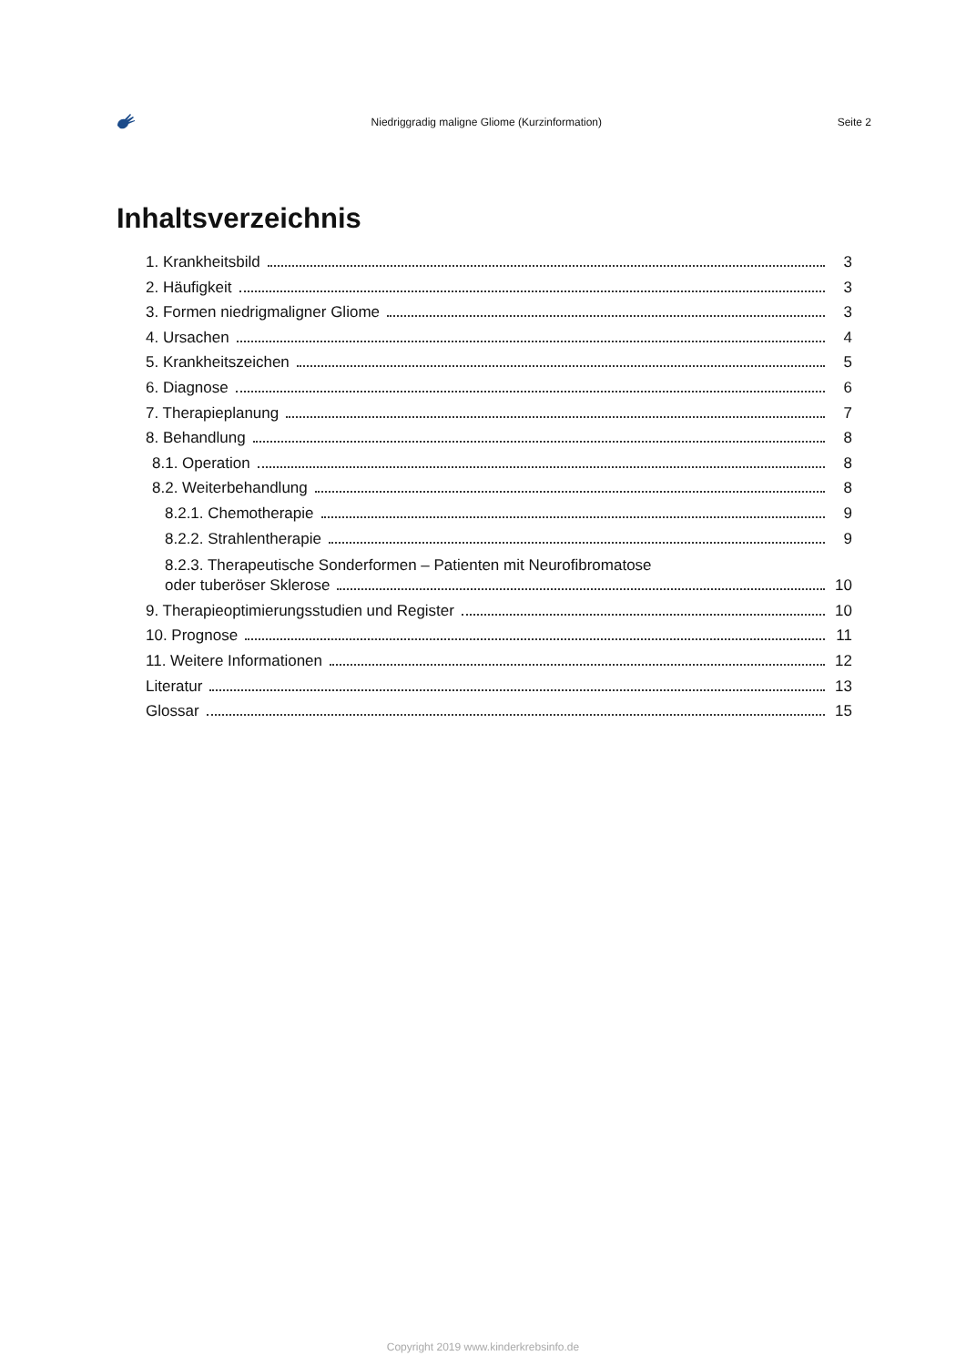Niedriggradig maligne Gliome (Kurzinformation) Seite 2
Inhaltsverzeichnis
1. Krankheitsbild 3
2. Häufigkeit 3
3. Formen niedrigmaligner Gliome 3
4. Ursachen 4
5. Krankheitszeichen 5
6. Diagnose 6
7. Therapieplanung 7
8. Behandlung 8
8.1. Operation 8
8.2. Weiterbehandlung 8
8.2.1. Chemotherapie 9
8.2.2. Strahlentherapie 9
8.2.3. Therapeutische Sonderformen – Patienten mit Neurofibromatose
oder tuberöser Sklerose 10
9. Therapieoptimierungsstudien und Register 10
10. Prognose 11
11. Weitere Informationen 12
Literatur 13
Glossar 15
Copyright 2019 www.kinderkrebsinfo.de